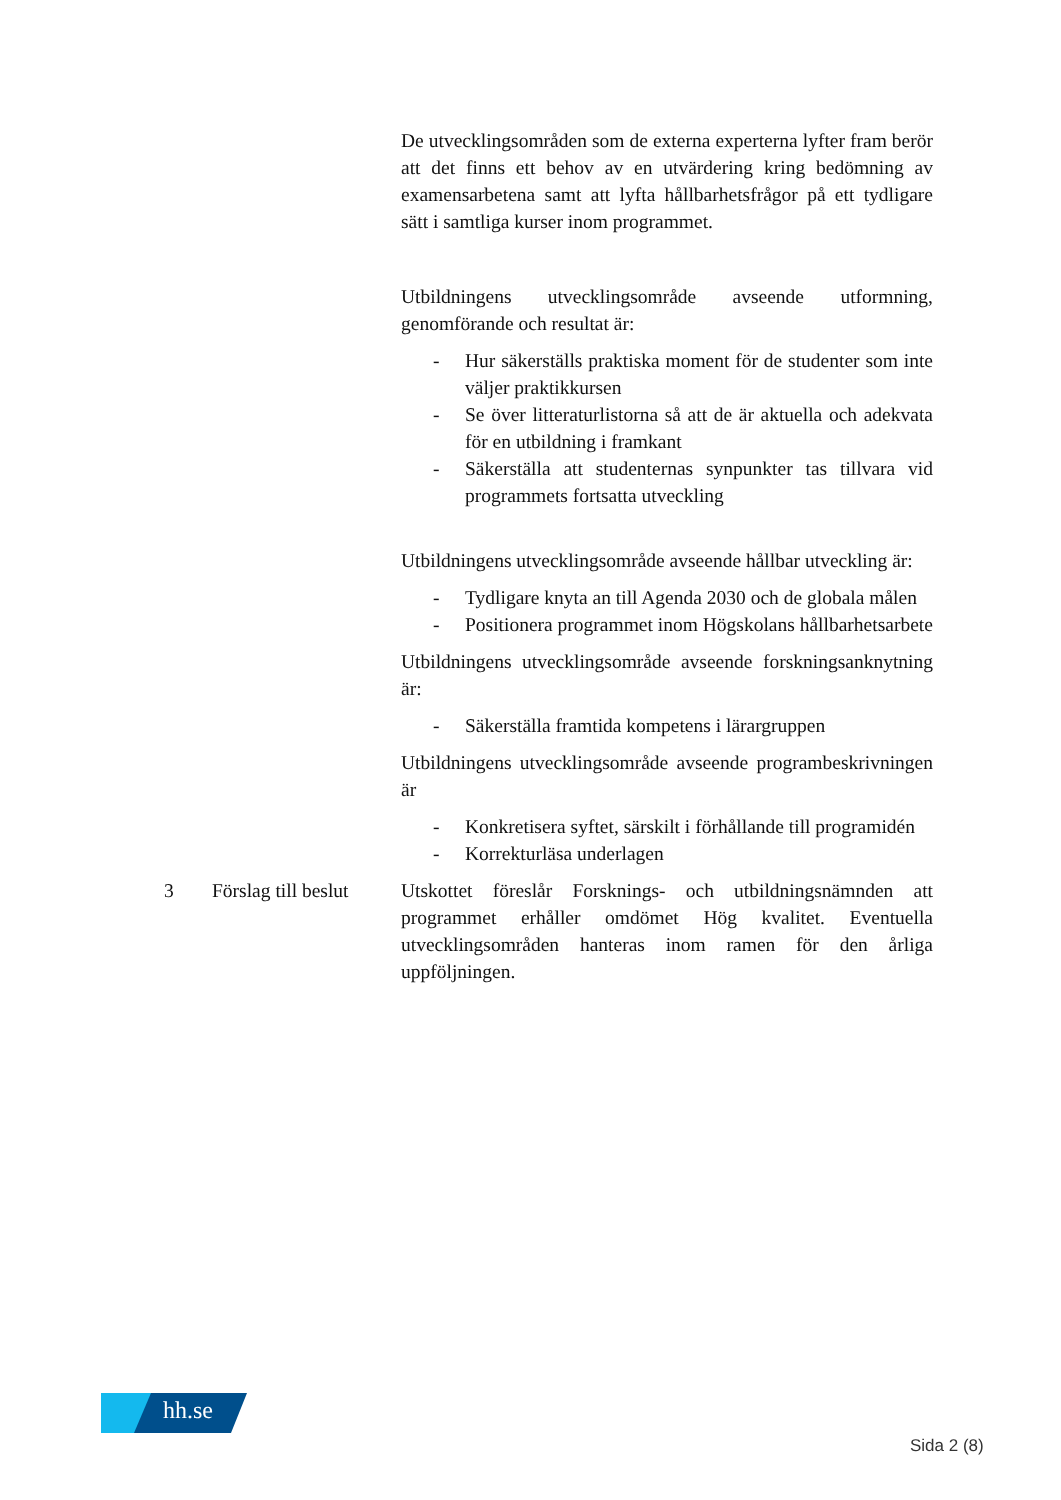De utvecklingsområden som de externa experterna lyfter fram berör att det finns ett behov av en utvärdering kring bedömning av examensarbetena samt att lyfta hållbarhetsfrågor på ett tydligare sätt i samtliga kurser inom programmet.
Utbildningens utvecklingsområde avseende utformning, genomförande och resultat är:
- Hur säkerställs praktiska moment för de studenter som inte väljer praktikkursen
- Se över litteraturlistorna så att de är aktuella och adekvata för en utbildning i framkant
- Säkerställa att studenternas synpunkter tas tillvara vid programmets fortsatta utveckling
Utbildningens utvecklingsområde avseende hållbar utveckling är:
- Tydligare knyta an till Agenda 2030 och de globala målen
- Positionera programmet inom Högskolans hållbarhetsarbete
Utbildningens utvecklingsområde avseende forskningsanknytning är:
- Säkerställa framtida kompetens i lärargruppen
Utbildningens utvecklingsområde avseende programbeskrivningen är
- Konkretisera syftet, särskilt i förhållande till programidén
- Korrekturläsa underlagen
3 Förslag till beslut
Utskottet föreslår Forsknings- och utbildningsnämnden att programmet erhåller omdömet Hög kvalitet. Eventuella utvecklingsområden hanteras inom ramen för den årliga uppföljningen.
hh.se
Sida 2 (8)